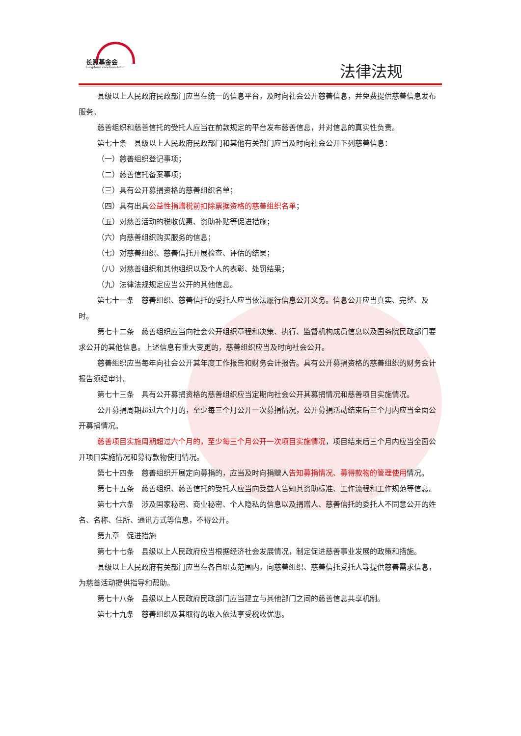长照基金会
Long-term care foundation
法律法规
县级以上人民政府民政部门应当在统一的信息平台，及时向社会公开慈善信息，并免费提供慈善信息发布服务。
慈善组织和慈善信托的受托人应当在前款规定的平台发布慈善信息，并对信息的真实性负责。
第七十条　县级以上人民政府民政部门和其他有关部门应当及时向社会公开下列慈善信息：
（一）慈善组织登记事项；
（二）慈善信托备案事项；
（三）具有公开募捐资格的慈善组织名单；
（四）具有出具公益性捐赠税前扣除票据资格的慈善组织名单；
（五）对慈善活动的税收优惠、资助补贴等促进措施；
（六）向慈善组织购买服务的信息；
（七）对慈善组织、慈善信托开展检查、评估的结果；
（八）对慈善组织和其他组织以及个人的表彰、处罚结果；
（九）法律法规规定应当公开的其他信息。
第七十一条　慈善组织、慈善信托的受托人应当依法履行信息公开义务。信息公开应当真实、完整、及时。
第七十二条　慈善组织应当向社会公开组织章程和决策、执行、监督机构成员信息以及国务院民政部门要求公开的其他信息。上述信息有重大变更的，慈善组织应当及时向社会公开。
慈善组织应当每年向社会公开其年度工作报告和财务会计报告。具有公开募捐资格的慈善组织的财务会计报告须经审计。
第七十三条　具有公开募捐资格的慈善组织应当定期向社会公开其募捐情况和慈善项目实施情况。
公开募捐周期超过六个月的，至少每三个月公开一次募捐情况，公开募捐活动结束后三个月内应当全面公开募捐情况。
慈善项目实施周期超过六个月的，至少每三个月公开一次项目实施情况，项目结束后三个月内应当全面公开项目实施情况和募得款物使用情况。
第七十四条　慈善组织开展定向募捐的，应当及时向捐赠人告知募捐情况、募得款物的管理使用情况。
第七十五条　慈善组织、慈善信托的受托人应当向受益人告知其资助标准、工作流程和工作规范等信息。
第七十六条　涉及国家秘密、商业秘密、个人隐私的信息以及捐赠人、慈善信托的委托人不同意公开的姓名、名称、住所、通讯方式等信息，不得公开。
第九章　促进措施
第七十七条　县级以上人民政府应当根据经济社会发展情况，制定促进慈善事业发展的政策和措施。
县级以上人民政府有关部门应当在各自职责范围内，向慈善组织、慈善信托受托人等提供慈善需求信息，为慈善活动提供指导和帮助。
第七十八条　县级以上人民政府民政部门应当建立与其他部门之间的慈善信息共享机制。
第七十九条　慈善组织及其取得的收入依法享受税收优惠。